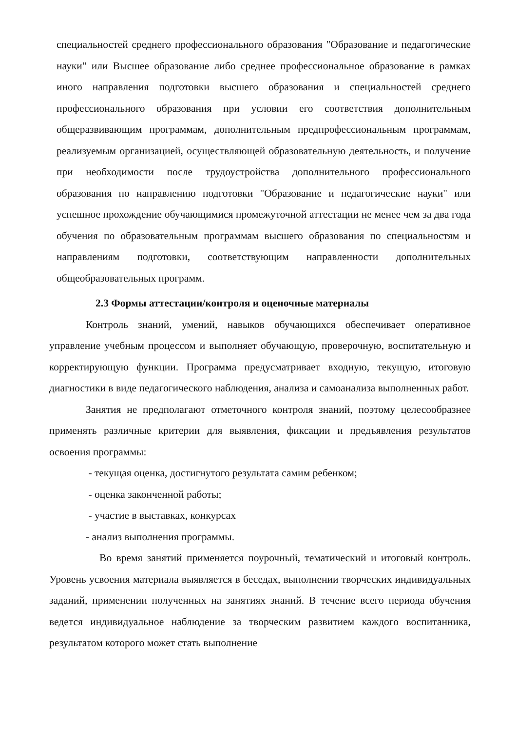специальностей среднего профессионального образования "Образование и педагогические науки" или Высшее образование либо среднее профессиональное образование в рамках иного направления подготовки высшего образования и специальностей среднего профессионального образования при условии его соответствия дополнительным общеразвивающим программам, дополнительным предпрофессиональным программам, реализуемым организацией, осуществляющей образовательную деятельность, и получение при необходимости после трудоустройства дополнительного профессионального образования по направлению подготовки "Образование и педагогические науки" или успешное прохождение обучающимися промежуточной аттестации не менее чем за два года обучения по образовательным программам высшего образования по специальностям и направлениям подготовки, соответствующим направленности дополнительных общеобразовательных программ.
2.3 Формы аттестации/контроля и оценочные материалы
Контроль знаний, умений, навыков обучающихся обеспечивает оперативное управление учебным процессом и выполняет обучающую, проверочную, воспитательную и корректирующую функции. Программа предусматривает входную, текущую, итоговую диагностики в виде педагогического наблюдения, анализа и самоанализа выполненных работ.
Занятия не предполагают отметочного контроля знаний, поэтому целесообразнее применять различные критерии для выявления, фиксации и предъявления результатов освоения программы:
- текущая оценка, достигнутого результата самим ребенком;
- оценка законченной работы;
- участие в выставках, конкурсах
- анализ выполнения программы.
Во время занятий применяется поурочный, тематический и итоговый контроль. Уровень усвоения материала выявляется в беседах, выполнении творческих индивидуальных заданий, применении полученных на занятиях знаний. В течение всего периода обучения ведется индивидуальное наблюдение за творческим развитием каждого воспитанника, результатом которого может стать выполнение